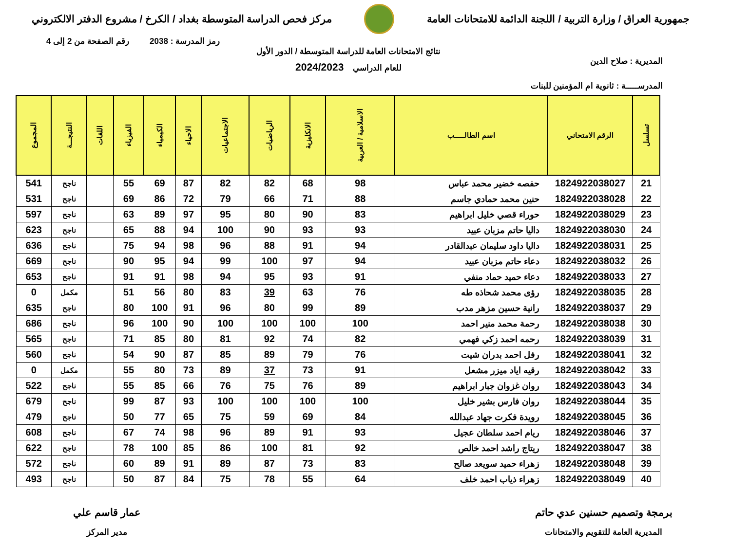جمهورية العراق / وزارة التربية / اللجنة الدائمة للامتحانات العامة
مركز فحص الدراسة المتوسطة بغداد / الكرخ / مشروع الدفتر الالكتروني
رمز المدرسة : 2038 رقم الصفحة من 2 إلى 4
المديرية : صلاح الدين
المدرســـــة : ثانوية ام المؤمنين للبنات
نتائج الامتحانات العامة للدراسة المتوسطة / الدور الأول
للعام الدراسي 2024/2023
| تسلسل | الرقم الامتحاني | اسم الطالـــــب | الاسلامية / العربية | الانكليزية | الرياضيات | الاجتماعيات | الاحياء | الكيمياء | الفيزياء | اللغات | النتيجـــة | المجموع |
| --- | --- | --- | --- | --- | --- | --- | --- | --- | --- | --- | --- | --- |
| 21 | 1824922038027 | حفصه خضير محمد عباس | 98 | 68 | 82 | 82 | 87 | 69 | 55 | | ناجح | 541 |
| 22 | 1824922038028 | حنين محمد حمادي جاسم | 88 | 71 | 66 | 79 | 72 | 86 | 69 | | ناجح | 531 |
| 23 | 1824922038029 | حوراء قصي خليل ابراهيم | 83 | 90 | 80 | 95 | 97 | 89 | 63 | | ناجح | 597 |
| 24 | 1824922038030 | داليا حاتم مزبان عبيد | 93 | 93 | 90 | 100 | 94 | 88 | 65 | | ناجح | 623 |
| 25 | 1824922038031 | داليا داود سليمان عبدالقادر | 94 | 91 | 88 | 96 | 98 | 94 | 75 | | ناجح | 636 |
| 26 | 1824922038032 | دعاء حاتم مزبان عبيد | 94 | 97 | 100 | 99 | 94 | 95 | 90 | | ناجح | 669 |
| 27 | 1824922038033 | دعاء حميد حماد منفي | 91 | 93 | 95 | 94 | 98 | 91 | 91 | | ناجح | 653 |
| 28 | 1824922038035 | رؤى محمد شحاذه طه | 76 | 63 | 39 | 83 | 80 | 56 | 51 | | مكمل | 0 |
| 29 | 1824922038037 | رانية حسين مزهر مدب | 89 | 99 | 80 | 96 | 91 | 100 | 80 | | ناجح | 635 |
| 30 | 1824922038038 | رحمة محمد منير احمد | 100 | 100 | 100 | 100 | 90 | 100 | 96 | | ناجح | 686 |
| 31 | 1824922038039 | رحمه احمد زكي فهمي | 82 | 74 | 92 | 81 | 80 | 85 | 71 | | ناجح | 565 |
| 32 | 1824922038041 | رفل احمد بدران شيت | 76 | 79 | 89 | 85 | 87 | 90 | 54 | | ناجح | 560 |
| 33 | 1824922038042 | رقيه اياد ميزر مشعل | 91 | 73 | 37 | 89 | 73 | 80 | 55 | | مكمل | 0 |
| 34 | 1824922038043 | روان غزوان جبار ابراهيم | 89 | 76 | 75 | 76 | 66 | 85 | 55 | | ناجح | 522 |
| 35 | 1824922038044 | روان فارس بشير خليل | 100 | 100 | 100 | 100 | 93 | 87 | 99 | | ناجح | 679 |
| 36 | 1824922038045 | رويدة فكرت جهاد عبدالله | 84 | 69 | 59 | 75 | 65 | 77 | 50 | | ناجح | 479 |
| 37 | 1824922038046 | ريام احمد سلطان عجيل | 93 | 91 | 89 | 96 | 98 | 74 | 67 | | ناجح | 608 |
| 38 | 1824922038047 | ريتاج راشد احمد خالص | 92 | 81 | 100 | 86 | 85 | 100 | 78 | | ناجح | 622 |
| 39 | 1824922038048 | زهراء حميد سويعد صالح | 83 | 73 | 87 | 89 | 91 | 89 | 60 | | ناجح | 572 |
| 40 | 1824922038049 | زهراء ذياب احمد خلف | 64 | 55 | 78 | 75 | 84 | 87 | 50 | | ناجح | 493 |
برمجة وتصميم حسنين عدي حاتم
المديرية العامة للتقويم والامتحانات
عمار قاسم علي
مدير المركز